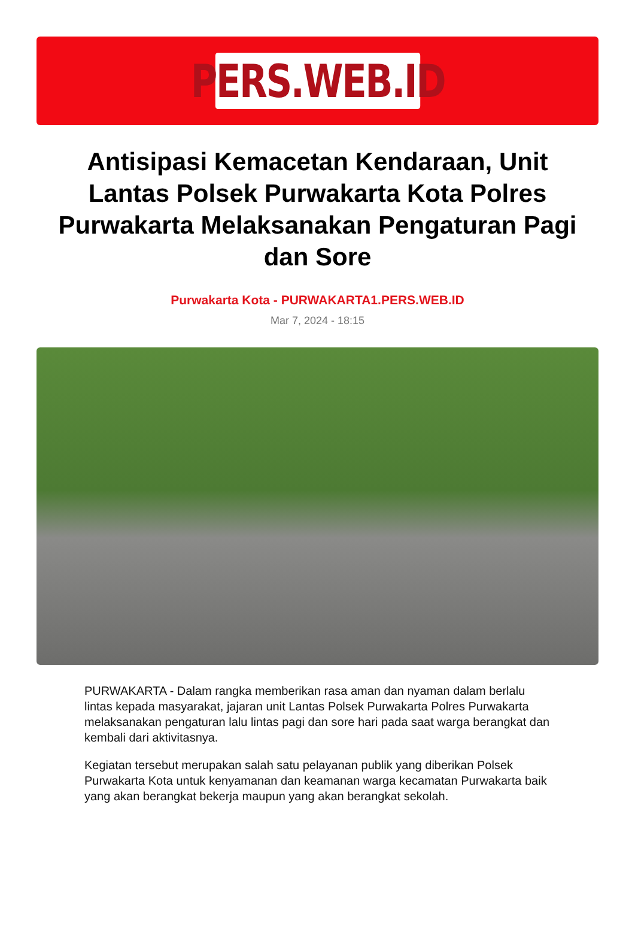PERS.WEB.ID
Antisipasi Kemacetan Kendaraan, Unit Lantas Polsek Purwakarta Kota Polres Purwakarta Melaksanakan Pengaturan Pagi dan Sore
Purwakarta Kota - PURWAKARTA1.PERS.WEB.ID
Mar 7, 2024 - 18:15
PURWAKARTA - Dalam rangka memberikan rasa aman dan nyaman dalam berlalu lintas kepada masyarakat, jajaran unit Lantas Polsek Purwakarta Polres Purwakarta melaksanakan pengaturan lalu lintas pagi dan sore hari pada saat warga berangkat dan kembali dari aktivitasnya.
Kegiatan tersebut merupakan salah satu pelayanan publik yang diberikan Polsek Purwakarta Kota untuk kenyamanan dan keamanan warga kecamatan Purwakarta baik yang akan berangkat bekerja maupun yang akan berangkat sekolah.